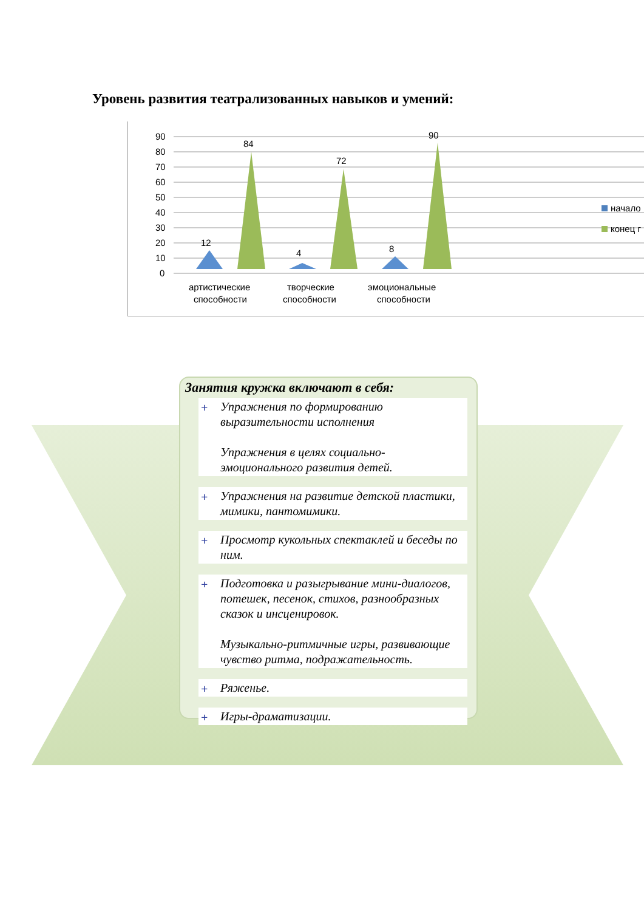Уровень развития театрализованных навыков и умений:
0
10
20
30
40
50
60
70
80
90
12
84
4
72
8
90
артистические
способности
творческие
способности
эмоциональные
способности
начало
конец г
Занятия кружка включают в себя:
+ Упражнения по формированию выразительности исполнения
Упражнения в целях социально-эмоционального развития детей.
+ Упражнения на развитие детской пластики, мимики, пантомимики.
+ Просмотр кукольных спектаклей и беседы по ним.
+ Подготовка и разыгрывание мини-диалогов, потешек, песенок, стихов, разнообразных сказок и инсценировок.
Музыкально-ритмичные игры, развивающие чувство ритма, подражательность.
+ Ряженье.
+ Игры-драматизации.